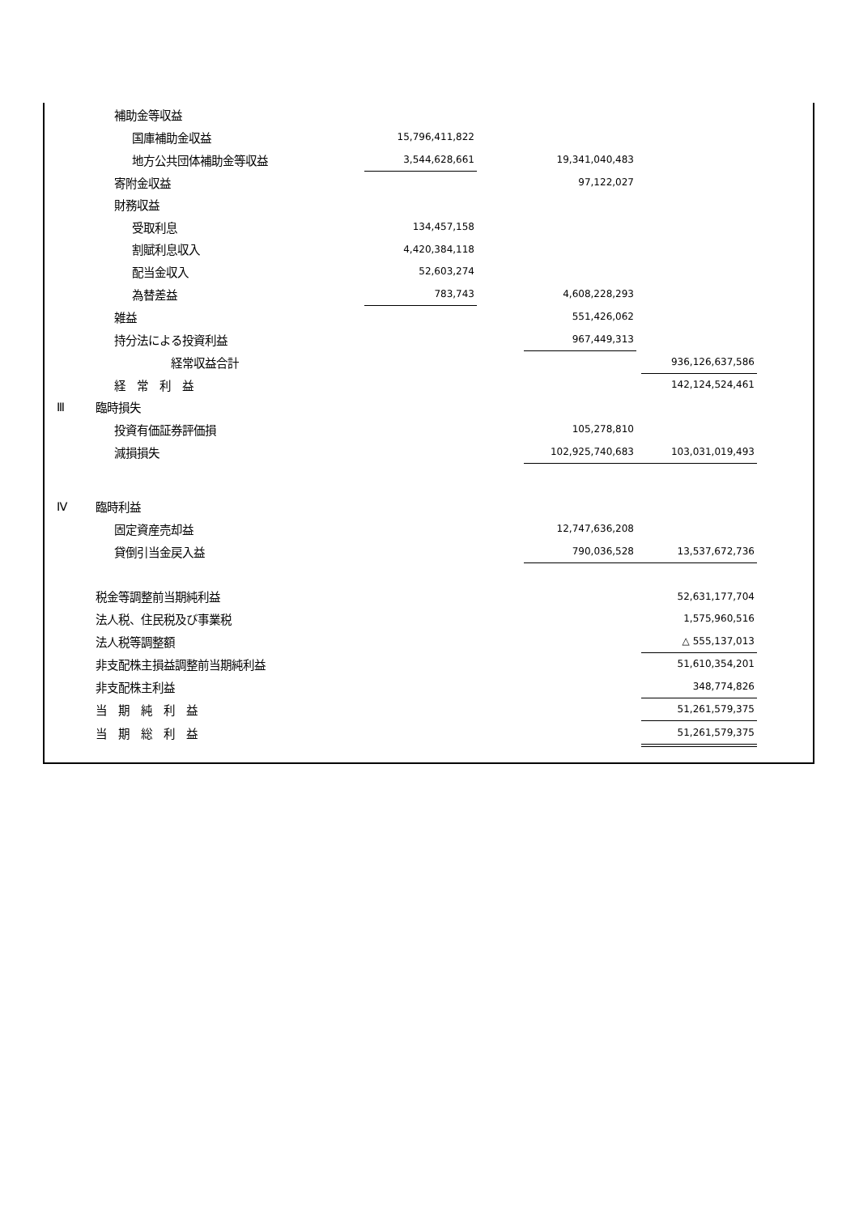| | 補助金等収益 | | | | | |
| | 国庫補助金収益 | 15,796,411,822 | | | | |
| | 地方公共団体補助金等収益 | 3,544,628,661 | | 19,341,040,483 | | |
| | 寄附金収益 | | | 97,122,027 | | |
| | 財務収益 | | | | | |
| | 受取利息 | 134,457,158 | | | | |
| | 割賦利息収入 | 4,420,384,118 | | | | |
| | 配当金収入 | 52,603,274 | | | | |
| | 為替差益 | 783,743 | | 4,608,228,293 | | |
| | 雑益 | | | 551,426,062 | | |
| | 持分法による投資利益 | | | 967,449,313 | | |
| | 経常収益合計 | | | | | 936,126,637,586 |
| | 経 常 利 益 | | | | | 142,124,524,461 |
| Ⅲ | 臨時損失 | | | | | |
| | 投資有価証券評価損 | | | 105,278,810 | | |
| | 減損損失 | | | 102,925,740,683 | | 103,031,019,493 |
| Ⅳ | 臨時利益 | | | | | |
| | 固定資産売却益 | | | 12,747,636,208 | | |
| | 貸倒引当金戻入益 | | | 790,036,528 | | 13,537,672,736 |
| | 税金等調整前当期純利益 | | | | | 52,631,177,704 |
| | 法人税、住民税及び事業税 | | | | | 1,575,960,516 |
| | 法人税等調整額 | | | | | △ 555,137,013 |
| | 非支配株主損益調整前当期純利益 | | | | | 51,610,354,201 |
| | 非支配株主利益 | | | | | 348,774,826 |
| | 当 期 純 利 益 | | | | | 51,261,579,375 |
| | 当 期 総 利 益 | | | | | 51,261,579,375 |